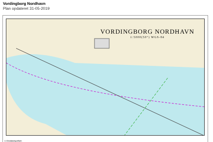Vordingborg Nordhavn
Plan opdateret 31-05-2019
VORDINGBORG NORDHAVN
1:5000(50°) WGS-84
© Geodatastyrelsen